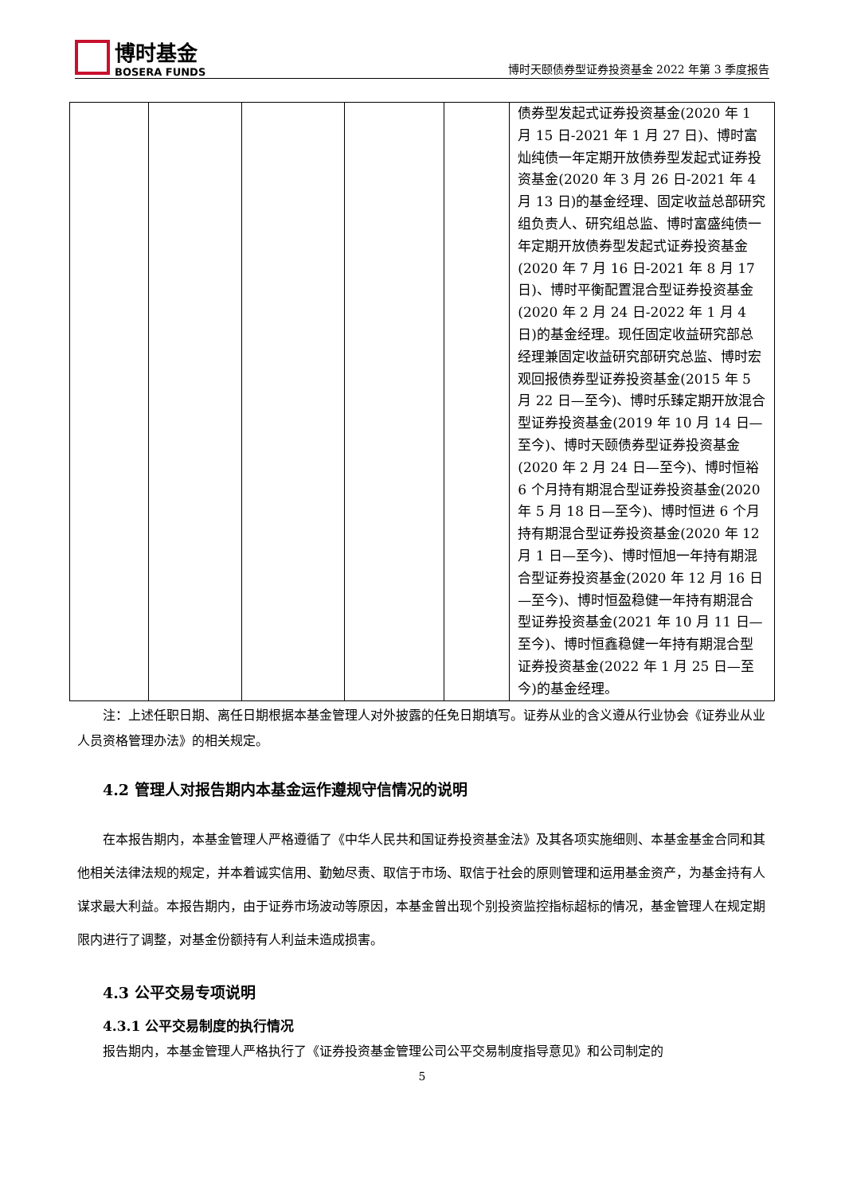博时基金
BOSERA FUNDS
博时天颐债券型证券投资基金 2022 年第 3 季度报告
| | | | | | 债券型发起式证券投资基金(2020 年 1 月 15 日-2021 年 1 月 27 日)、博时富灿纯债一年定期开放债券型发起式证券投资基金(2020 年 3 月 26 日-2021 年 4 月 13 日)的基金经理、固定收益总部研究组负责人、研究组总监、博时富盛纯债一年定期开放债券型发起式证券投资基金(2020 年 7 月 16 日-2021 年 8 月 17 日)、博时平衡配置混合型证券投资基金(2020 年 2 月 24 日-2022 年 1 月 4 日)的基金经理。现任固定收益研究部总经理兼固定收益研究部研究总监、博时宏观回报债券型证券投资基金(2015 年 5 月 22 日—至今)、博时乐臻定期开放混合型证券投资基金(2019 年 10 月 14 日—至今)、博时天颐债券型证券投资基金(2020 年 2 月 24 日—至今)、博时恒裕 6 个月持有期混合型证券投资基金(2020 年 5 月 18 日—至今)、博时恒进 6 个月持有期混合型证券投资基金(2020 年 12 月 1 日—至今)、博时恒旭一年持有期混合型证券投资基金(2020 年 12 月 16 日—至今)、博时恒盈稳健一年持有期混合型证券投资基金(2021 年 10 月 11 日—至今)、博时恒鑫稳健一年持有期混合型证券投资基金(2022 年 1 月 25 日—至今)的基金经理。 |
注：上述任职日期、离任日期根据本基金管理人对外披露的任免日期填写。证券从业的含义遵从行业协会《证券业从业人员资格管理办法》的相关规定。
4.2 管理人对报告期内本基金运作遵规守信情况的说明
在本报告期内，本基金管理人严格遵循了《中华人民共和国证券投资基金法》及其各项实施细则、本基金基金合同和其他相关法律法规的规定，并本着诚实信用、勤勉尽责、取信于市场、取信于社会的原则管理和运用基金资产，为基金持有人谋求最大利益。本报告期内，由于证券市场波动等原因，本基金曾出现个别投资监控指标超标的情况，基金管理人在规定期限内进行了调整，对基金份额持有人利益未造成损害。
4.3 公平交易专项说明
4.3.1 公平交易制度的执行情况
报告期内，本基金管理人严格执行了《证券投资基金管理公司公平交易制度指导意见》和公司制定的
5